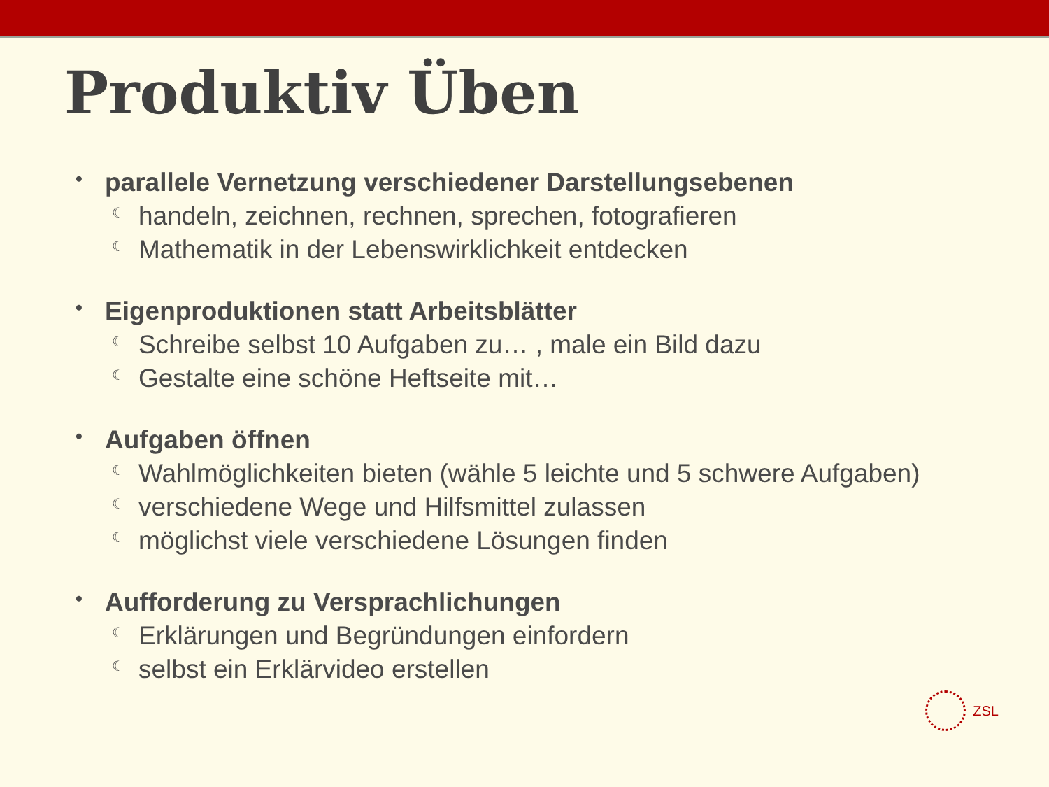Produktiv Üben
• parallele Vernetzung verschiedener Darstellungsebenen
☾ handeln, zeichnen, rechnen, sprechen, fotografieren
☾ Mathematik in der Lebenswirklichkeit entdecken
• Eigenproduktionen statt Arbeitsblätter
☾ Schreibe selbst 10 Aufgaben zu… , male ein Bild dazu
☾ Gestalte eine schöne Heftseite mit…
• Aufgaben öffnen
☾ Wahlmöglichkeiten bieten (wähle 5 leichte und 5 schwere Aufgaben)
☾ verschiedene Wege und Hilfsmittel zulassen
☾ möglichst viele verschiedene Lösungen finden
• Aufforderung zu Versprachlichungen
☾ Erklärungen und Begründungen einfordern
☾ selbst ein Erklärvideo erstellen
ZSL